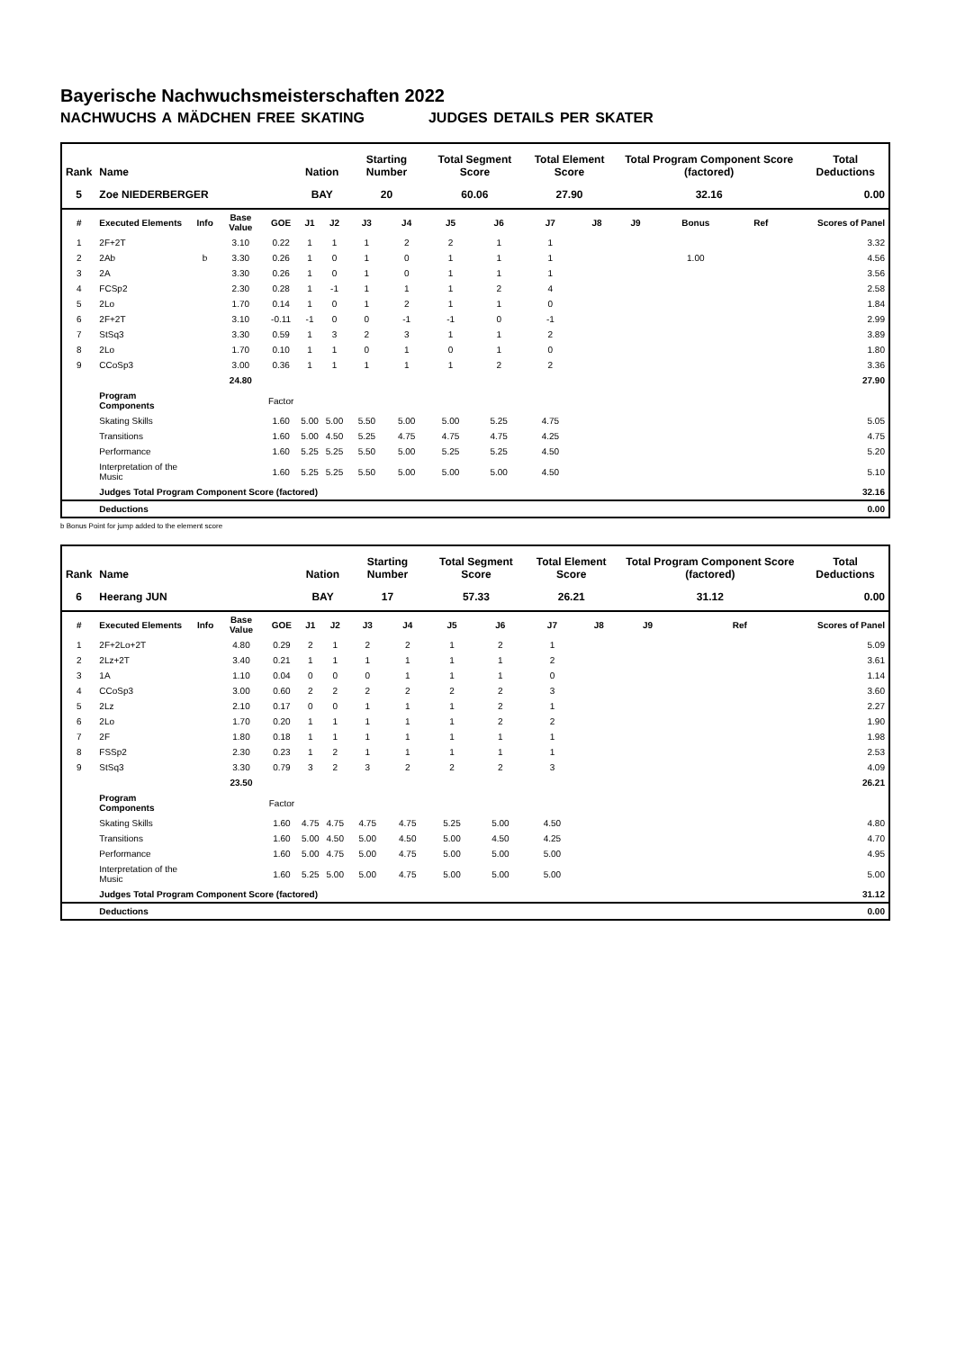Bayerische Nachwuchsmeisterschaften 2022
NACHWUCHS A MÄDCHEN FREE SKATING JUDGES DETAILS PER SKATER
| Rank | Name | | | | Nation | | Starting Number | | Total Segment Score | | Total Element Score | | Total Program Component Score (factored) | | | | Total Deductions |
| --- | --- | --- | --- | --- | --- | --- | --- | --- | --- | --- | --- | --- | --- | --- | --- | --- | --- |
| 5 | Zoe NIEDERBERGER | | | | BAY | | 20 | | 60.06 | | 27.90 | | 32.16 | | | | 0.00 |
| # | Executed Elements | Info | Base Value | GOE | J1 | J2 | J3 | J4 | J5 | J6 | J7 | J8 | J9 | Bonus | Ref | | Scores of Panel |
| 1 | 2F+2T | | 3.10 | 0.22 | 1 | 1 | 1 | 2 | 2 | 1 | 1 | | | | | | 3.32 |
| 2 | 2Ab | b | 3.30 | 0.26 | 1 | 0 | 1 | 0 | 1 | 1 | 1 | | | 1.00 | | | 4.56 |
| 3 | 2A | | 3.30 | 0.26 | 1 | 0 | 1 | 0 | 1 | 1 | 1 | | | | | | 3.56 |
| 4 | FCSp2 | | 2.30 | 0.28 | 1 | -1 | 1 | 1 | 1 | 2 | 4 | | | | | | 2.58 |
| 5 | 2Lo | | 1.70 | 0.14 | 1 | 0 | 1 | 2 | 1 | 1 | 0 | | | | | | 1.84 |
| 6 | 2F+2T | | 3.10 | -0.11 | -1 | 0 | 0 | -1 | -1 | 0 | -1 | | | | | | 2.99 |
| 7 | StSq3 | | 3.30 | 0.59 | 1 | 3 | 2 | 3 | 1 | 1 | 2 | | | | | | 3.89 |
| 8 | 2Lo | | 1.70 | 0.10 | 1 | 1 | 0 | 1 | 0 | 1 | 0 | | | | | | 1.80 |
| 9 | CCoSp3 | | 3.00 | 0.36 | 1 | 1 | 1 | 1 | 1 | 2 | 2 | | | | | | 3.36 |
| | | | 24.80 | | | | | | | | | | | | | | 27.90 |
| | Program Components | | | Factor | | | | | | | | | | | | | |
| | Skating Skills | | | 1.60 | 5.00 | 5.00 | 5.50 | 5.00 | 5.00 | 5.25 | 4.75 | | | | | | 5.05 |
| | Transitions | | | 1.60 | 5.00 | 4.50 | 5.25 | 4.75 | 4.75 | 4.75 | 4.25 | | | | | | 4.75 |
| | Performance | | | 1.60 | 5.25 | 5.25 | 5.50 | 5.00 | 5.25 | 5.25 | 4.50 | | | | | | 5.20 |
| | Interpretation of the Music | | | 1.60 | 5.25 | 5.25 | 5.50 | 5.00 | 5.00 | 5.00 | 4.50 | | | | | | 5.10 |
| | Judges Total Program Component Score (factored) | | | | | | | | | | | | | | | | 32.16 |
| | Deductions | | | | | | | | | | | | | | | | 0.00 |
b Bonus Point for jump added to the element score
| Rank | Name | | | | Nation | | Starting Number | | Total Segment Score | | Total Element Score | | Total Program Component Score (factored) | | | | Total Deductions |
| --- | --- | --- | --- | --- | --- | --- | --- | --- | --- | --- | --- | --- | --- | --- | --- | --- | --- |
| 6 | Heerang JUN | | | | BAY | | 17 | | 57.33 | | 26.21 | | 31.12 | | | | 0.00 |
| # | Executed Elements | Info | Base Value | GOE | J1 | J2 | J3 | J4 | J5 | J6 | J7 | J8 | J9 | | Ref | | Scores of Panel |
| 1 | 2F+2Lo+2T | | 4.80 | 0.29 | 2 | 1 | 2 | 2 | 1 | 2 | 1 | | | | | | 5.09 |
| 2 | 2Lz+2T | | 3.40 | 0.21 | 1 | 1 | 1 | 1 | 1 | 1 | 2 | | | | | | 3.61 |
| 3 | 1A | | 1.10 | 0.04 | 0 | 0 | 0 | 1 | 1 | 1 | 0 | | | | | | 1.14 |
| 4 | CCoSp3 | | 3.00 | 0.60 | 2 | 2 | 2 | 2 | 2 | 2 | 3 | | | | | | 3.60 |
| 5 | 2Lz | | 2.10 | 0.17 | 0 | 0 | 1 | 1 | 1 | 2 | 1 | | | | | | 2.27 |
| 6 | 2Lo | | 1.70 | 0.20 | 1 | 1 | 1 | 1 | 1 | 2 | 2 | | | | | | 1.90 |
| 7 | 2F | | 1.80 | 0.18 | 1 | 1 | 1 | 1 | 1 | 1 | 1 | | | | | | 1.98 |
| 8 | FSSp2 | | 2.30 | 0.23 | 1 | 2 | 1 | 1 | 1 | 1 | 1 | | | | | | 2.53 |
| 9 | StSq3 | | 3.30 | 0.79 | 3 | 2 | 3 | 2 | 2 | 2 | 3 | | | | | | 4.09 |
| | | | 23.50 | | | | | | | | | | | | | | 26.21 |
| | Program Components | | | Factor | | | | | | | | | | | | | |
| | Skating Skills | | | 1.60 | 4.75 | 4.75 | 4.75 | 4.75 | 5.25 | 5.00 | 4.50 | | | | | | 4.80 |
| | Transitions | | | 1.60 | 5.00 | 4.50 | 5.00 | 4.50 | 5.00 | 4.50 | 4.25 | | | | | | 4.70 |
| | Performance | | | 1.60 | 5.00 | 4.75 | 5.00 | 4.75 | 5.00 | 5.00 | 5.00 | | | | | | 4.95 |
| | Interpretation of the Music | | | 1.60 | 5.25 | 5.00 | 5.00 | 4.75 | 5.00 | 5.00 | 5.00 | | | | | | 5.00 |
| | Judges Total Program Component Score (factored) | | | | | | | | | | | | | | | | 31.12 |
| | Deductions | | | | | | | | | | | | | | | | 0.00 |